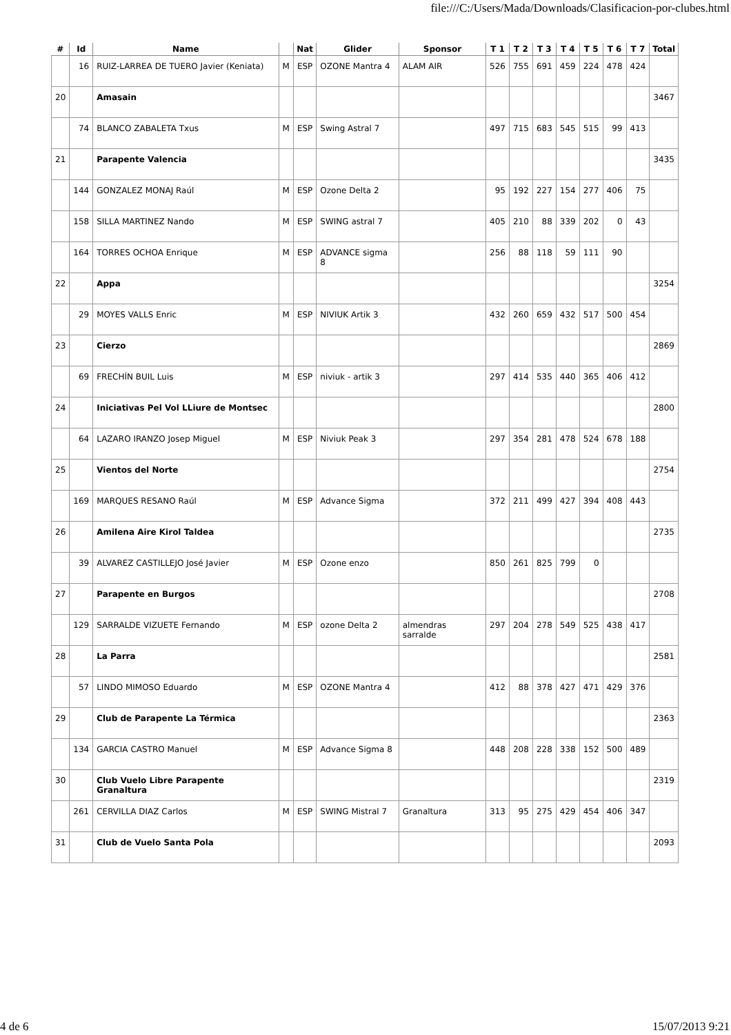file:///C:/Users/Mada/Downloads/Clasificacion-por-clubes.html
| # | Id | Name | | Nat | Glider | Sponsor | T 1 | T 2 | T 3 | T 4 | T 5 | T 6 | T 7 | Total |
| --- | --- | --- | --- | --- | --- | --- | --- | --- | --- | --- | --- | --- | --- | --- |
| | 16 | RUIZ-LARREA DE TUERO Javier (Keniata) | M | ESP | OZONE Mantra 4 | ALAM AIR | 526 | 755 | 691 | 459 | 224 | 478 | 424 | |
| 20 | | Amasain | | | | | | | | | | | | 3467 |
| | 74 | BLANCO ZABALETA Txus | M | ESP | Swing Astral 7 | | 497 | 715 | 683 | 545 | 515 | 99 | 413 | |
| 21 | | Parapente Valencia | | | | | | | | | | | | 3435 |
| | 144 | GONZALEZ MONAJ Raúl | M | ESP | Ozone Delta 2 | | 95 | 192 | 227 | 154 | 277 | 406 | 75 | |
| | 158 | SILLA MARTINEZ Nando | M | ESP | SWING astral 7 | | 405 | 210 | 88 | 339 | 202 | 0 | 43 | |
| | 164 | TORRES OCHOA Enrique | M | ESP | ADVANCE sigma 8 | | 256 | 88 | 118 | 59 | 111 | 90 | | |
| 22 | | Appa | | | | | | | | | | | | 3254 |
| | 29 | MOYES VALLS Enric | M | ESP | NIVIUK Artik 3 | | 432 | 260 | 659 | 432 | 517 | 500 | 454 | |
| 23 | | Cierzo | | | | | | | | | | | | 2869 |
| | 69 | FRECHÍN BUIL Luis | M | ESP | niviuk - artik 3 | | 297 | 414 | 535 | 440 | 365 | 406 | 412 | |
| 24 | | Iniciativas Pel Vol LLiure de Montsec | | | | | | | | | | | | 2800 |
| | 64 | LAZARO IRANZO Josep Miguel | M | ESP | Niviuk Peak 3 | | 297 | 354 | 281 | 478 | 524 | 678 | 188 | |
| 25 | | Vientos del Norte | | | | | | | | | | | | 2754 |
| | 169 | MARQUES RESANO Raúl | M | ESP | Advance Sigma | | 372 | 211 | 499 | 427 | 394 | 408 | 443 | |
| 26 | | Amilena Aire Kirol Taldea | | | | | | | | | | | | 2735 |
| | 39 | ALVAREZ CASTILLEJO José Javier | M | ESP | Ozone enzo | | 850 | 261 | 825 | 799 | 0 | | | |
| 27 | | Parapente en Burgos | | | | | | | | | | | | 2708 |
| | 129 | SARRALDE VIZUETE Fernando | M | ESP | ozone Delta 2 | almendras sarralde | 297 | 204 | 278 | 549 | 525 | 438 | 417 | |
| 28 | | La Parra | | | | | | | | | | | | 2581 |
| | 57 | LINDO MIMOSO Eduardo | M | ESP | OZONE Mantra 4 | | 412 | 88 | 378 | 427 | 471 | 429 | 376 | |
| 29 | | Club de Parapente La Térmica | | | | | | | | | | | | 2363 |
| | 134 | GARCIA CASTRO Manuel | M | ESP | Advance Sigma 8 | | 448 | 208 | 228 | 338 | 152 | 500 | 489 | |
| 30 | | Club Vuelo Libre Parapente Granaltura | | | | | | | | | | | | 2319 |
| | 261 | CERVILLA DIAZ Carlos | M | ESP | SWING Mistral 7 | Granaltura | 313 | 95 | 275 | 429 | 454 | 406 | 347 | |
| 31 | | Club de Vuelo Santa Pola | | | | | | | | | | | | 2093 |
4 de 6 15/07/2013 9:21